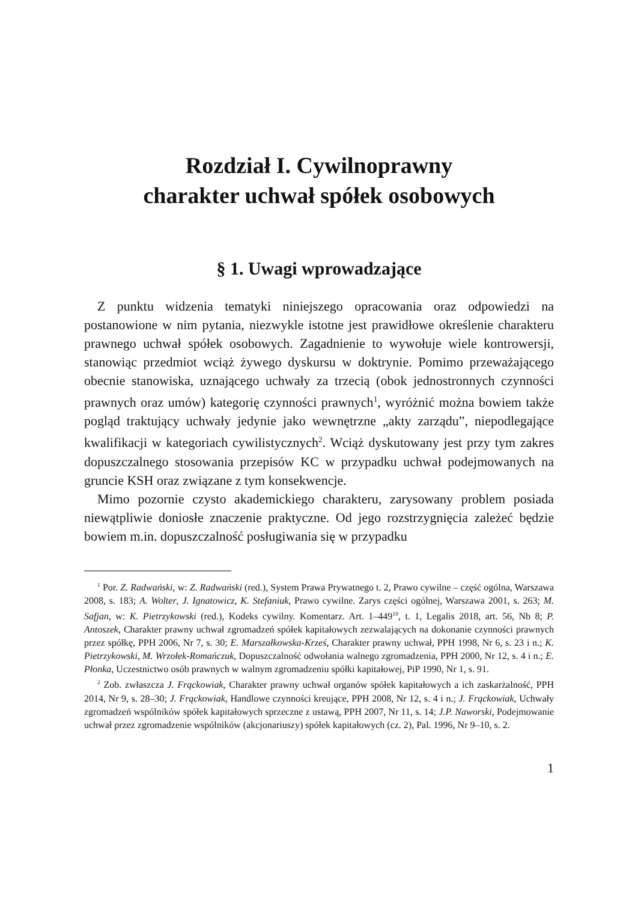Rozdział I. Cywilnoprawny
charakter uchwał spółek osobowych
§ 1. Uwagi wprowadzające
Z punktu widzenia tematyki niniejszego opracowania oraz odpowiedzi na postanowione w nim pytania, niezwykle istotne jest prawidłowe określenie charakteru prawnego uchwał spółek osobowych. Zagadnienie to wywołuje wiele kontrowersji, stanowiąc przedmiot wciąż żywego dyskursu w doktrynie. Pomimo przeważającego obecnie stanowiska, uznającego uchwały za trzecią (obok jednostronnych czynności prawnych oraz umów) kategorię czynności prawnych<sup>1</sup>, wyróżnić można bowiem także pogląd traktujący uchwały jedynie jako wewnętrzne „akty zarządu”, niepodlegające kwalifikacji w kategoriach cywilistycznych<sup>2</sup>. Wciąż dyskutowany jest przy tym zakres dopuszczalnego stosowania przepisów KC w przypadku uchwał podejmowanych na gruncie KSH oraz związane z tym konsekwencje.
Mimo pozornie czysto akademickiego charakteru, zarysowany problem posiada niewątpliwie doniosłe znaczenie praktyczne. Od jego rozstrzygnięcia zależeć będzie bowiem m.in. dopuszczalność posługiwania się w przypadku
<sup>1</sup> Por. Z. Radwański, w: Z. Radwański (red.), System Prawa Prywatnego t. 2, Prawo cywilne – część ogólna, Warszawa 2008, s. 183; A. Wolter, J. Ignatowicz, K. Stefaniuk, Prawo cywilne. Zarys części ogólnej, Warszawa 2001, s. 263; M. Safjan, w: K. Pietrzykowski (red.), Kodeks cywilny. Komentarz. Art. 1–449<sup>10</sup>, t. 1, Legalis 2018, art. 56, Nb 8; P. Antoszek, Charakter prawny uchwał zgromadzeń spółek kapitałowych zezwalających na dokonanie czynności prawnych przez spółkę, PPH 2006, Nr 7, s. 30; E. Marszałkowska-Krześ, Charakter prawny uchwał, PPH 1998, Nr 6, s. 23 i n.; K. Pietrzykowski, M. Wrzołek-Romańczuk, Dopuszczalność odwołania walnego zgromadzenia, PPH 2000, Nr 12, s. 4 i n.; E. Płonka, Uczestnictwo osób prawnych w walnym zgromadzeniu spółki kapitałowej, PiP 1990, Nr 1, s. 91.
<sup>2</sup> Zob. zwłaszcza J. Frąckowiak, Charakter prawny uchwał organów spółek kapitałowych a ich zaskarżalność, PPH 2014, Nr 9, s. 28–30; J. Frąckowiak, Handlowe czynności kreujące, PPH 2008, Nr 12, s. 4 i n.; J. Frąckowiak, Uchwały zgromadzeń wspólników spółek kapitałowych sprzeczne z ustawą, PPH 2007, Nr 11, s. 14; J.P. Naworski, Podejmowanie uchwał przez zgromadzenie wspólników (akcjonariuszy) spółek kapitałowych (cz. 2), Pal. 1996, Nr 9–10, s. 2.
1